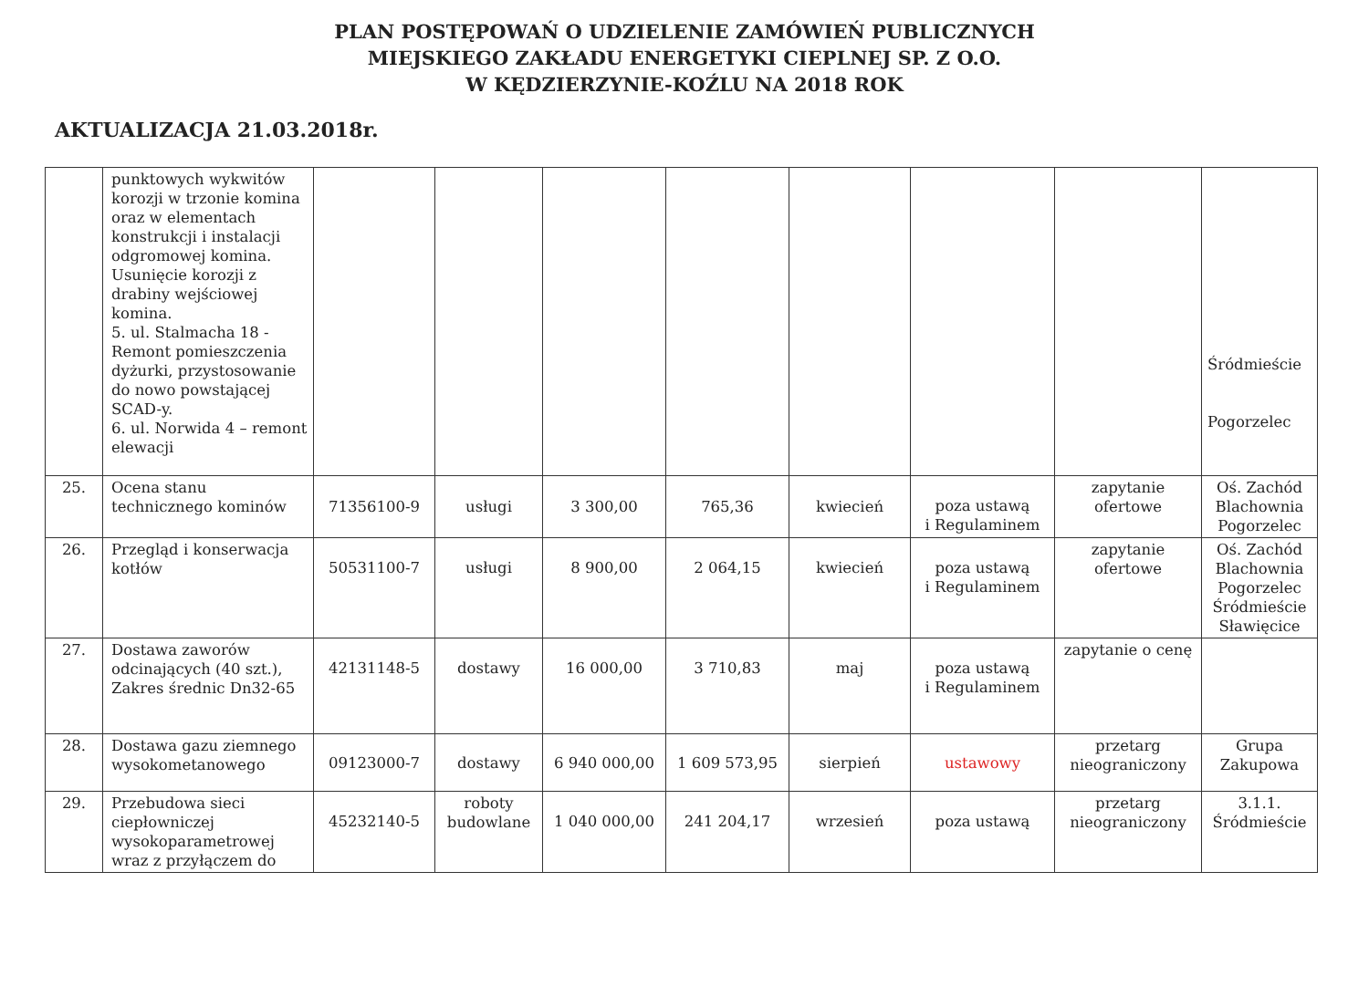PLAN POSTĘPOWAŃ O UDZIELENIE ZAMÓWIEŃ PUBLICZNYCH
MIEJSKIEGO ZAKŁADU ENERGETYKI CIEPLNEJ SP. Z O.O.
W KĘDZIERZYNIE-KOŹLU NA 2018 ROK
AKTUALIZACJA 21.03.2018r.
| | punktowych wykwitów korozji w trzonie komina oraz w elementach konstrukcji i instalacji odgromowej komina. Usunięcie korozji z drabiny wejściowej komina. 5. ul. Stalmacha 18 - Remont pomieszczenia dyżurki, przystosowanie do nowo powstającej SCAD-y. 6. ul. Norwida 4 – remont elewacji | | | | | | | | Śródmieście Pogorzelec |
| 25. | Ocena stanu technicznego kominów | 71356100-9 | usługi | 3 300,00 | 765,36 | kwiecień | poza ustawą i Regulaminem | zapytanie ofertowe | Oś. Zachód Blachownia Pogorzelec |
| 26. | Przegląd i konserwacja kotłów | 50531100-7 | usługi | 8 900,00 | 2 064,15 | kwiecień | poza ustawą i Regulaminem | zapytanie ofertowe | Oś. Zachód Blachownia Pogorzelec Śródmieście Sławięcice |
| 27. | Dostawa zaworów odcinających (40 szt.), Zakres średnic Dn32-65 | 42131148-5 | dostawy | 16 000,00 | 3 710,83 | maj | poza ustawą i Regulaminem | zapytanie o cenę | |
| 28. | Dostawa gazu ziemnego wysokometanowego | 09123000-7 | dostawy | 6 940 000,00 | 1 609 573,95 | sierpień | ustawowy | przetarg nieograniczony | Grupa Zakupowa |
| 29. | Przebudowa sieci ciepłowniczej wysokoparametrowej wraz z przyłączem do | 45232140-5 | roboty budowlane | 1 040 000,00 | 241 204,17 | wrzesień | poza ustawą | przetarg nieograniczony | 3.1.1. Śródmieście |